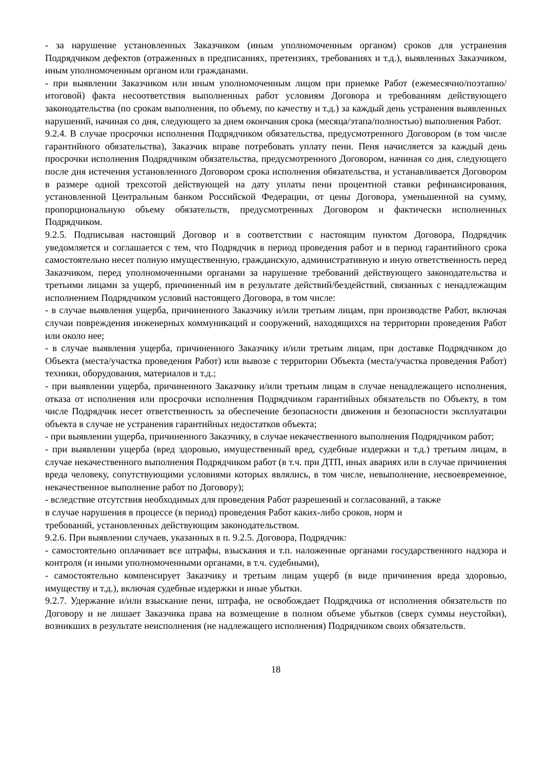- за нарушение установленных Заказчиком (иным уполномоченным органом) сроков для устранения Подрядчиком дефектов (отраженных в предписаниях, претензиях, требованиях и т.д.), выявленных Заказчиком, иным уполномоченным органом или гражданами.
- при выявлении Заказчиком или иным уполномоченным лицом при приемке Работ (ежемесячно/поэтапно/итоговой) факта несоответствия выполненных работ условиям Договора и требованиям действующего законодательства (по срокам выполнения, по объему, по качеству и т.д.) за каждый день устранения выявленных нарушений, начиная со дня, следующего за днем окончания срока (месяца/этапа/полностью) выполнения Работ.
9.2.4. В случае просрочки исполнения Подрядчиком обязательства, предусмотренного Договором (в том числе гарантийного обязательства), Заказчик вправе потребовать уплату пени. Пеня начисляется за каждый день просрочки исполнения Подрядчиком обязательства, предусмотренного Договором, начиная со дня, следующего после дня истечения установленного Договором срока исполнения обязательства, и устанавливается Договором в размере одной трехсотой действующей на дату уплаты пени процентной ставки рефинансирования, установленной Центральным банком Российской Федерации, от цены Договора, уменьшенной на сумму, пропорциональную объему обязательств, предусмотренных Договором и фактически исполненных Подрядчиком.
9.2.5. Подписывая настоящий Договор и в соответствии с настоящим пунктом Договора, Подрядчик уведомляется и соглашается с тем, что Подрядчик в период проведения работ и в период гарантийного срока самостоятельно несет полную имущественную, гражданскую, административную и иную ответственность перед Заказчиком, перед уполномоченными органами за нарушение требований действующего законодательства и третьими лицами за ущерб, причиненный им в результате действий/бездействий, связанных с ненадлежащим исполнением Подрядчиком условий настоящего Договора, в том числе:
- в случае выявления ущерба, причиненного Заказчику и/или третьим лицам, при производстве Работ, включая случаи повреждения инженерных коммуникаций и сооружений, находящихся на территории проведения Работ или около нее;
- в случае выявления ущерба, причиненного Заказчику и/или третьим лицам, при доставке Подрядчиком до Объекта (места/участка проведения Работ) или вывозе с территории Объекта (места/участка проведения Работ) техники, оборудования, материалов и т.д.;
- при выявлении ущерба, причиненного Заказчику и/или третьим лицам в случае ненадлежащего исполнения, отказа от исполнения или просрочки исполнения Подрядчиком гарантийных обязательств по Объекту, в том числе Подрядчик несет ответственность за обеспечение безопасности движения и безопасности эксплуатации объекта в случае не устранения гарантийных недостатков объекта;
- при выявлении ущерба, причиненного Заказчику, в случае некачественного выполнения Подрядчиком работ;
- при выявлении ущерба (вред здоровью, имущественный вред, судебные издержки и т.д.) третьим лицам, в случае некачественного выполнения Подрядчиком работ (в т.ч. при ДТП, иных авариях или в случае причинения вреда человеку, сопутствующими условиями которых являлись, в том числе, невыполнение, несвоевременное, некачественное выполнение работ по Договору);
- вследствие отсутствия необходимых для проведения Работ разрешений и согласований, а также
в случае нарушения в процессе (в период) проведения Работ каких-либо сроков, норм и
требований, установленных действующим законодательством.
9.2.6. При выявлении случаев, указанных в п. 9.2.5. Договора, Подрядчик:
- самостоятельно оплачивает все штрафы, взыскания и т.п. наложенные органами государственного надзора и контроля (и иными уполномоченными органами, в т.ч. судебными),
- самостоятельно компенсирует Заказчику и третьим лицам ущерб (в виде причинения вреда здоровью, имуществу и т.д.), включая судебные издержки и иные убытки.
9.2.7. Удержание и/или взыскание пени, штрафа, не освобождает Подрядчика от исполнения обязательств по Договору и не лишает Заказчика права на возмещение в полном объеме убытков (сверх суммы неустойки), возникших в результате неисполнения (не надлежащего исполнения) Подрядчиком своих обязательств.
18